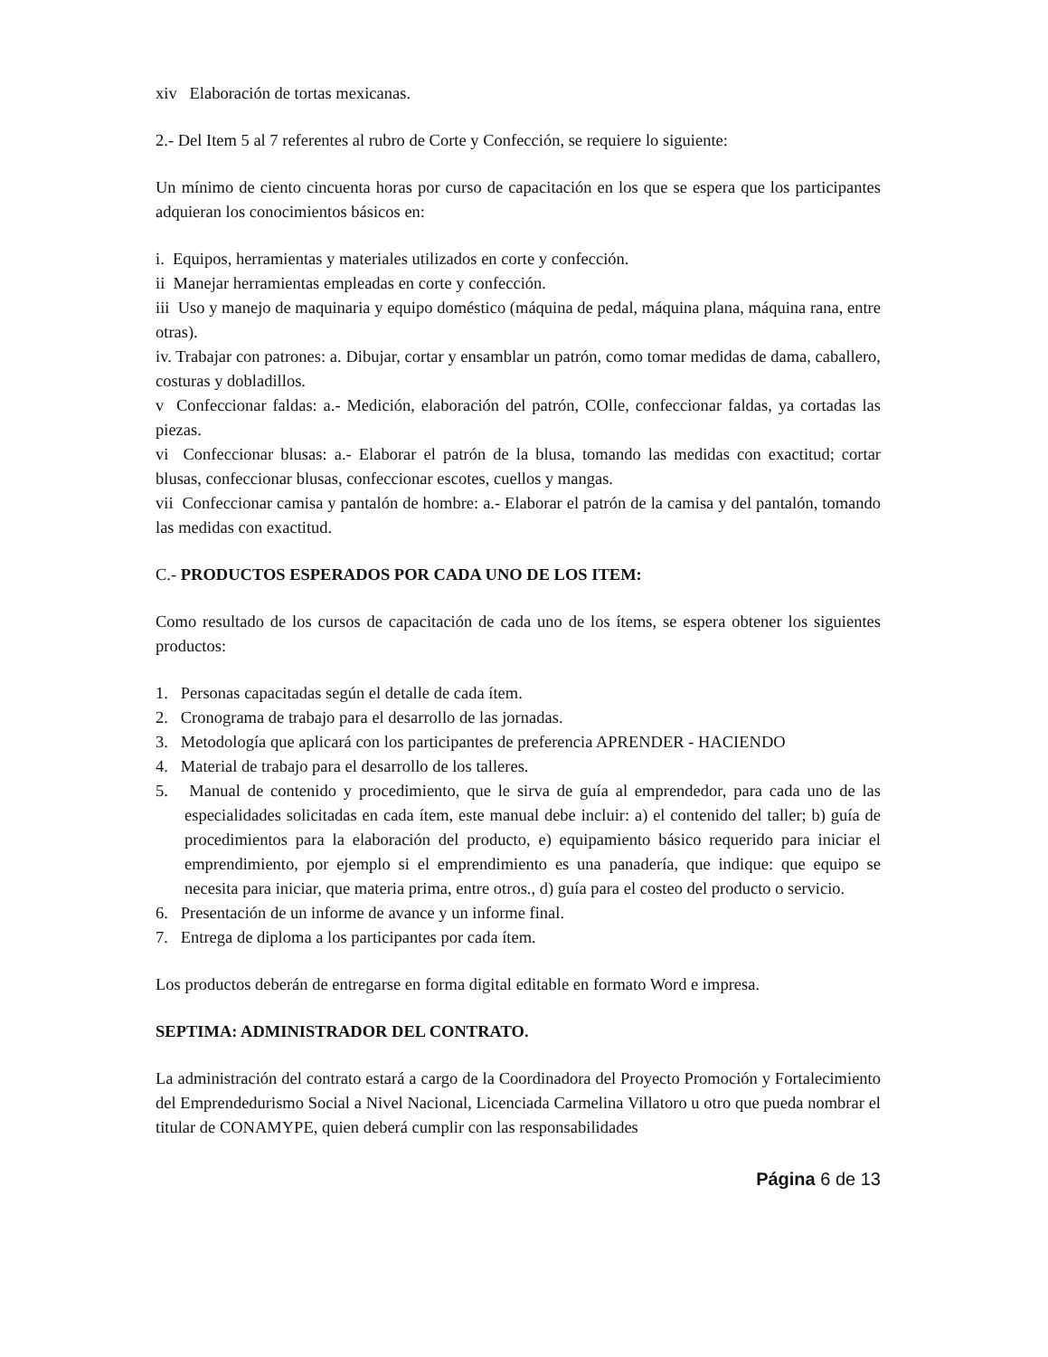xiv Elaboración de tortas mexicanas.
2.- Del Item 5 al 7 referentes al rubro de Corte y Confección, se requiere lo siguiente:
Un mínimo de ciento cincuenta horas por curso de capacitación en los que se espera que los participantes adquieran los conocimientos básicos en:
i. Equipos, herramientas y materiales utilizados en corte y confección.
ii Manejar herramientas empleadas en corte y confección.
iii Uso y manejo de maquinaria y equipo doméstico (máquina de pedal, máquina plana, máquina rana, entre otras).
iv. Trabajar con patrones: a. Dibujar, cortar y ensamblar un patrón, como tomar medidas de dama, caballero, costuras y dobladillos.
v Confeccionar faldas: a.- Medición, elaboración del patrón, COlle, confeccionar faldas, ya cortadas las piezas.
vi Confeccionar blusas: a.- Elaborar el patrón de la blusa, tomando las medidas con exactitud; cortar blusas, confeccionar blusas, confeccionar escotes, cuellos y mangas.
vii Confeccionar camisa y pantalón de hombre: a.- Elaborar el patrón de la camisa y del pantalón, tomando las medidas con exactitud.
C.- PRODUCTOS ESPERADOS POR CADA UNO DE LOS ITEM:
Como resultado de los cursos de capacitación de cada uno de los ítems, se espera obtener los siguientes productos:
1. Personas capacitadas según el detalle de cada ítem.
2. Cronograma de trabajo para el desarrollo de las jornadas.
3. Metodología que aplicará con los participantes de preferencia APRENDER - HACIENDO
4. Material de trabajo para el desarrollo de los talleres.
5. Manual de contenido y procedimiento, que le sirva de guía al emprendedor, para cada uno de las especialidades solicitadas en cada ítem, este manual debe incluir: a) el contenido del taller; b) guía de procedimientos para la elaboración del producto, e) equipamiento básico requerido para iniciar el emprendimiento, por ejemplo si el emprendimiento es una panadería, que indique: que equipo se necesita para iniciar, que materia prima, entre otros., d) guía para el costeo del producto o servicio.
6. Presentación de un informe de avance y un informe final.
7. Entrega de diploma a los participantes por cada ítem.
Los productos deberán de entregarse en forma digital editable en formato Word e impresa.
SEPTIMA: ADMINISTRADOR DEL CONTRATO.
La administración del contrato estará a cargo de la Coordinadora del Proyecto Promoción y Fortalecimiento del Emprendedurismo Social a Nivel Nacional, Licenciada Carmelina Villatoro u otro que pueda nombrar el titular de CONAMYPE, quien deberá cumplir con las responsabilidades
Página 6 de 13